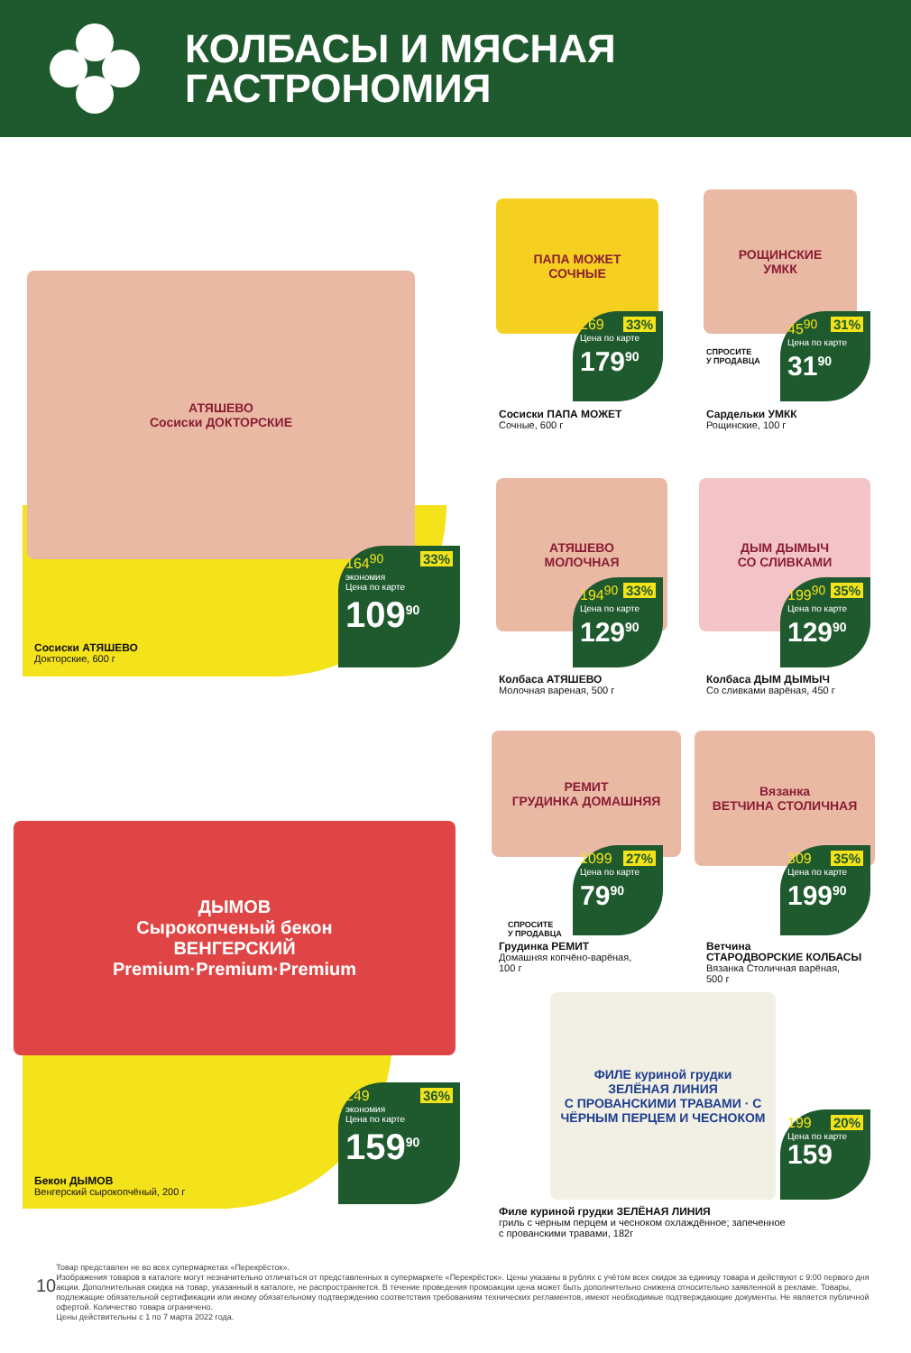КОЛБАСЫ И МЯСНАЯ
ГАСТРОНОМИЯ
АТЯШЕВО
Сосиски ДОКТОРСКИЕ
164<sup>90</sup> 33%
экономия
Цена по карте
109<sup>90</sup>
Сосиски АТЯШЕВО
Докторские, 600 г
ПАПА МОЖЕТ
СОЧНЫЕ
269 33%
Цена по карте
179<sup>90</sup>
Сосиски ПАПА МОЖЕТ
Сочные, 600 г
РОЩИНСКИЕ
УМКК
СПРОСИТЕ
У ПРОДАВЦА
45<sup>90</sup> 31%
Цена по карте
31<sup>90</sup>
Сардельки УМКК
Рощинские, 100 г
АТЯШЕВО
МОЛОЧНАЯ
194<sup>90</sup> 33%
Цена по карте
129<sup>90</sup>
Колбаса АТЯШЕВО
Молочная вареная, 500 г
ДЫМ ДЫМЫЧ
СО СЛИВКАМИ
199<sup>90</sup> 35%
Цена по карте
129<sup>90</sup>
Колбаса ДЫМ ДЫМЫЧ
Со сливками варёная, 450 г
ДЫМОВ
Сырокопченый бекон
ВЕНГЕРСКИЙ
Premium·Premium·Premium
249 36%
экономия
Цена по карте
159<sup>90</sup>
Бекон ДЫМОВ
Венгерский сырокопчёный, 200 г
РЕМИТ
ГРУДИНКА ДОМАШНЯЯ
СПРОСИТЕ
У ПРОДАВЦА
1099 27%
Цена по карте
79<sup>90</sup>
Грудинка РЕМИТ
Домашняя копчёно-варёная,
100 г
Вязанка
ВЕТЧИНА СТОЛИЧНАЯ
309 35%
Цена по карте
199<sup>90</sup>
Ветчина
СТАРОДВОРСКИЕ КОЛБАСЫ
Вязанка Столичная варёная,
500 г
ФИЛЕ куриной грудки
ЗЕЛЁНАЯ ЛИНИЯ
С ПРОВАНСКИМИ ТРАВАМИ · С ЧЁРНЫМ ПЕРЦЕМ И ЧЕСНОКОМ
199 20%
Цена по карте
159
Филе куриной грудки ЗЕЛЁНАЯ ЛИНИЯ
гриль с черным перцем и чесноком охлаждённое; запеченное
с прованскими травами, 182г
10
Товар представлен не во всех супермаркетах «Перекрёсток».
Изображения товаров в каталоге могут незначительно отличаться от представленных в супермаркете «Перекрёсток». Цены указаны в рублях с учётом всех скидок за единицу товара и действуют с 9:00 первого дня акции. Дополнительная скидка на товар, указанный в каталоге, не распространяется. В течение проведения промоакции цена может быть дополнительно снижена относительно заявленной в рекламе. Товары, подлежащие обязательной сертификации или иному обязательному подтверждению соответствия требованиям технических регламентов, имеют необходимые подтверждающие документы. Не является публичной офертой. Количество товара ограничено.
Цены действительны с 1 по 7 марта 2022 года.